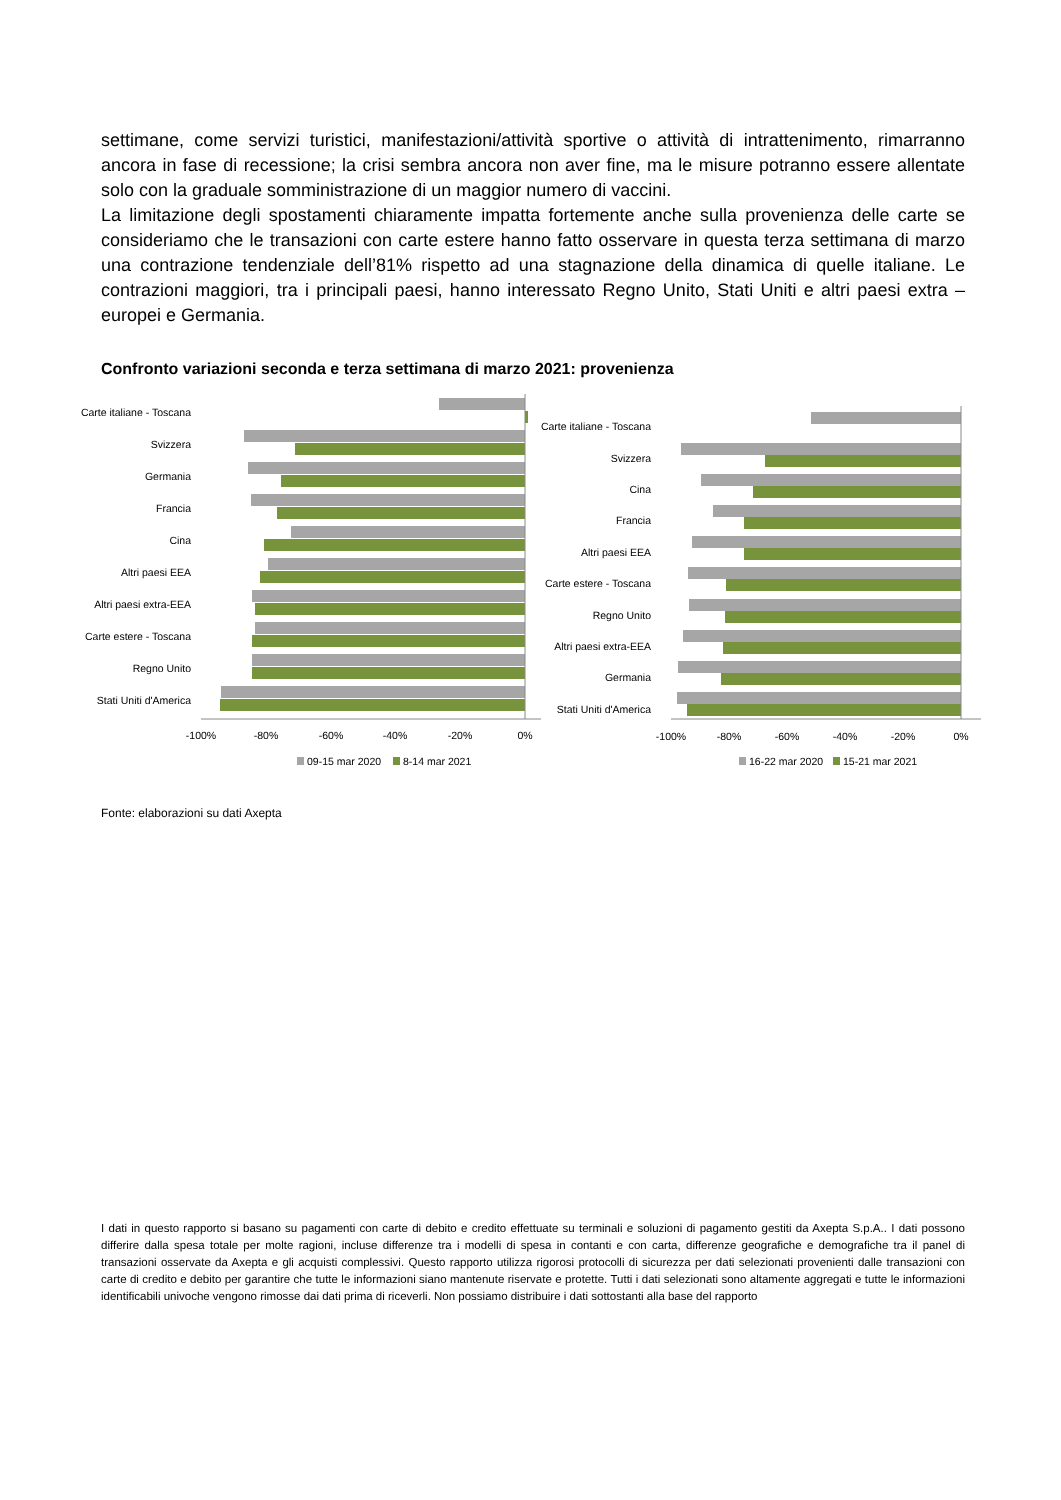settimane, come servizi turistici, manifestazioni/attività sportive o attività di intrattenimento, rimarranno ancora in fase di recessione; la crisi sembra ancora non aver fine, ma le misure potranno essere allentate solo con la graduale somministrazione di un maggior numero di vaccini.
La limitazione degli spostamenti chiaramente impatta fortemente anche sulla provenienza delle carte se consideriamo che le transazioni con carte estere hanno fatto osservare in questa terza settimana di marzo una contrazione tendenziale dell’81% rispetto ad una stagnazione della dinamica di quelle italiane. Le contrazioni maggiori, tra i principali paesi, hanno interessato Regno Unito, Stati Uniti e altri paesi extra – europei e Germania.
Confronto variazioni seconda e terza settimana di marzo 2021: provenienza
Carte italiane - Toscana
Svizzera
Germania
Francia
Cina
Altri paesi EEA
Altri paesi extra-EEA
Carte estere - Toscana
Regno Unito
Stati Uniti d'America
-100%
-80%
-60%
-40%
-20%
0%
09-15 mar 2020
8-14 mar 2021
Carte italiane - Toscana
Svizzera
Cina
Francia
Altri paesi EEA
Carte estere - Toscana
Regno Unito
Altri paesi extra-EEA
Germania
Stati Uniti d'America
-100%
-80%
-60%
-40%
-20%
0%
16-22 mar 2020
15-21 mar 2021
Fonte: elaborazioni su dati Axepta
I dati in questo rapporto si basano su pagamenti con carte di debito e credito effettuate su terminali e soluzioni di pagamento gestiti da Axepta S.p.A.. I dati possono differire dalla spesa totale per molte ragioni, incluse differenze tra i modelli di spesa in contanti e con carta, differenze geografiche e demografiche tra il panel di transazioni osservate da Axepta e gli acquisti complessivi. Questo rapporto utilizza rigorosi protocolli di sicurezza per dati selezionati provenienti dalle transazioni con carte di credito e debito per garantire che tutte le informazioni siano mantenute riservate e protette. Tutti i dati selezionati sono altamente aggregati e tutte le informazioni identificabili univoche vengono rimosse dai dati prima di riceverli. Non possiamo distribuire i dati sottostanti alla base del rapporto